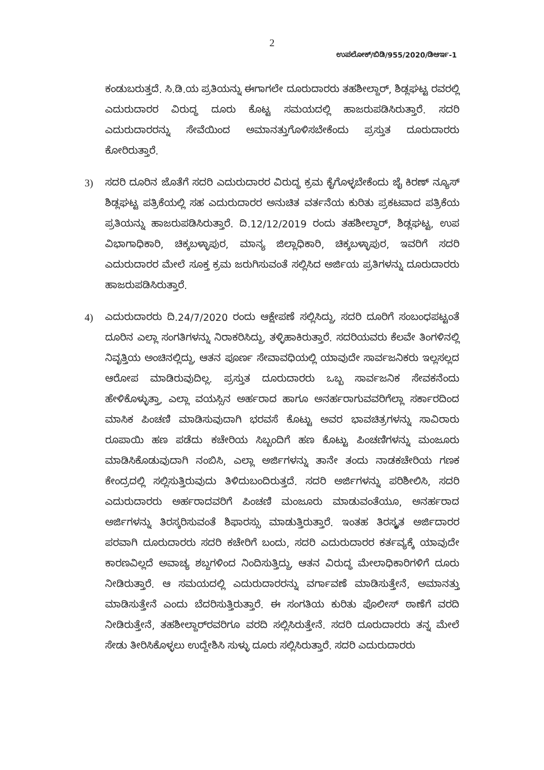2
ಉಪಲೋಕ್/ಬಿಡಿ/955/2020/ಡಿಆರ್ಇ-1
ಕಂಡುಬರುತ್ತದೆ. ಸಿ.ಡಿ.ಯ ಪ್ರತಿಯನ್ನು ಈಗಾಗಲೇ ದೂರುದಾರರು ತಹಶೀಲ್ದಾರ್, ಶಿಡ್ಲಘಟ್ಟ ರವರಲ್ಲಿ ಎದುರುದಾರರ ವಿರುದ್ಧ ದೂರು ಕೊಟ್ಟ ಸಮಯದಲ್ಲಿ ಹಾಜರುಪಡಿಸಿರುತ್ತಾರೆ. ಸದರಿ ಎದುರುದಾರರನ್ನು ಸೇವೆಯಿಂದ ಅಮಾನತ್ತುಗೊಳಿಸಬೇಕೆಂದು ಪ್ರಸ್ತುತ ದೂರುದಾರರು ಕೋರಿರುತ್ತಾರೆ.
3) ಸದರಿ ದೂರಿನ ಜೊತೆಗೆ ಸದರಿ ಎದುರುದಾರರ ವಿರುದ್ಧ ಕ್ರಮ ಕೈಗೊಳ್ಳಬೇಕೆಂದು ಜೈ ಕಿರಣ್ ನ್ಯೂಸ್ ಶಿಡ್ಲಘಟ್ಟ ಪತ್ರಿಕೆಯಲ್ಲಿ ಸಹ ಎದುರುದಾರರ ಅನುಚಿತ ವರ್ತನೆಯ ಕುರಿತು ಪ್ರಕಟವಾದ ಪತ್ರಿಕೆಯ ಪ್ರತಿಯನ್ನು ಹಾಜರುಪಡಿಸಿರುತ್ತಾರೆ. ದಿ.12/12/2019 ರಂದು ತಹಶೀಲ್ದಾರ್, ಶಿಡ್ಲಘಟ್ಟ, ಉಪ ವಿಭಾಗಾಧಿಕಾರಿ, ಚಿಕ್ಕಬಳ್ಳಾಪುರ, ಮಾನ್ಯ ಜಿಲ್ಲಾಧಿಕಾರಿ, ಚಿಕ್ಕಬಳ್ಳಾಪುರ, ಇವರಿಗೆ ಸದರಿ ಎದುರುದಾರರ ಮೇಲೆ ಸೂಕ್ತ ಕ್ರಮ ಜರುಗಿಸುವಂತೆ ಸಲ್ಲಿಸಿದ ಅರ್ಜಿಯ ಪ್ರತಿಗಳನ್ನು ದೂರುದಾರರು ಹಾಜರುಪಡಿಸಿರುತ್ತಾರೆ.
4) ಎದುರುದಾರರು ದಿ.24/7/2020 ರಂದು ಆಕ್ಷೇಪಣೆ ಸಲ್ಲಿಸಿದ್ದು, ಸದರಿ ದೂರಿಗೆ ಸಂಬಂಧಪಟ್ಟಂತೆ ದೂರಿನ ಎಲ್ಲಾ ಸಂಗತಿಗಳನ್ನು ನಿರಾಕರಿಸಿದ್ದು, ತಳ್ಳಿಹಾಕಿರುತ್ತಾರೆ. ಸದರಿಯವರು ಕೆಲವೇ ತಿಂಗಳಿನಲ್ಲಿ ನಿವೃತ್ತಿಯ ಅಂಚಿನಲ್ಲಿದ್ದು, ಆತನ ಪೂರ್ಣ ಸೇವಾವಧಿಯಲ್ಲಿ ಯಾವುದೇ ಸಾರ್ವಜನಿಕರು ಇಲ್ಲಸಲ್ಲದ ಆರೋಪ ಮಾಡಿರುವುದಿಲ್ಲ. ಪ್ರಸ್ತುತ ದೂರುದಾರರು ಒಬ್ಬ ಸಾರ್ವಜನಿಕ ಸೇವಕನೆಂದು ಹೇಳಿಕೊಳ್ಳುತ್ತಾ, ಎಲ್ಲಾ ವಯಸ್ಸಿನ ಅರ್ಹರಾದ ಹಾಗೂ ಅನರ್ಹರಾಗುವವರಿಗೆಲ್ಲಾ ಸರ್ಕಾರದಿಂದ ಮಾಸಿಕ ಪಿಂಚಣಿ ಮಾಡಿಸುವುದಾಗಿ ಭರವಸೆ ಕೊಟ್ಟು ಅವರ ಭಾವಚಿತ್ರಗಳನ್ನು ಸಾವಿರಾರು ರೂಪಾಯಿ ಹಣ ಪಡೆದು ಕಚೇರಿಯ ಸಿಬ್ಬಂದಿಗೆ ಹಣ ಕೊಟ್ಟು ಪಿಂಚಣಿಗಳನ್ನು ಮಂಜೂರು ಮಾಡಿಸಿಕೊಡುವುದಾಗಿ ನಂಬಿಸಿ, ಎಲ್ಲಾ ಅರ್ಜಿಗಳನ್ನು ತಾನೇ ತಂದು ನಾಡಕಚೇರಿಯ ಗಣಕ ಕೇಂದ್ರದಲ್ಲಿ ಸಲ್ಲಿಸುತ್ತಿರುವುದು ತಿಳಿದುಬಂದಿರುತ್ತದೆ. ಸದರಿ ಅರ್ಜಿಗಳನ್ನು ಪರಿಶೀಲಿಸಿ, ಸದರಿ ಎದುರುದಾರರು ಅರ್ಹರಾದವರಿಗೆ ಪಿಂಚಣಿ ಮಂಜೂರು ಮಾಡುವಂತೆಯೂ, ಅನರ್ಹರಾದ ಅರ್ಜಿಗಳನ್ನು ತಿರಸ್ಕರಿಸುವಂತೆ ಶಿಫಾರಸ್ಸು ಮಾಡುತ್ತಿರುತ್ತಾರೆ. ಇಂತಹ ತಿರಸ್ಕೃತ ಅರ್ಜಿದಾರರ ಪರವಾಗಿ ದೂರುದಾರರು ಸದರಿ ಕಚೇರಿಗೆ ಬಂದು, ಸದರಿ ಎದುರುದಾರರ ಕರ್ತವ್ಯಕ್ಕೆ ಯಾವುದೇ ಕಾರಣವಿಲ್ಲದೆ ಅವಾಚ್ಯ ಶಬ್ದಗಳಿಂದ ನಿಂದಿಸುತ್ತಿದ್ದು, ಆತನ ವಿರುದ್ಧ ಮೇಲಾಧಿಕಾರಿಗಳಿಗೆ ದೂರು ನೀಡಿರುತ್ತಾರೆ. ಆ ಸಮಯದಲ್ಲಿ ಎದುರುದಾರರನ್ನು ವರ್ಗಾವಣೆ ಮಾಡಿಸುತ್ತೇನೆ, ಅಮಾನತ್ತು ಮಾಡಿಸುತ್ತೇನೆ ಎಂದು ಬೆದರಿಸುತ್ತಿರುತ್ತಾರೆ. ಈ ಸಂಗತಿಯ ಕುರಿತು ಪೊಲೀಸ್ ಠಾಣೆಗೆ ವರದಿ ನೀಡಿರುತ್ತೇನೆ, ತಹಶೀಲ್ದಾರ್‌ರವರಿಗೂ ವರದಿ ಸಲ್ಲಿಸಿರುತ್ತೇನೆ. ಸದರಿ ದೂರುದಾರರು ತನ್ನ ಮೇಲೆ ಸೇಡು ತೀರಿಸಿಕೊಳ್ಳಲು ಉದ್ದೇಶಿಸಿ ಸುಳ್ಳು ದೂರು ಸಲ್ಲಿಸಿರುತ್ತಾರೆ. ಸದರಿ ಎದುರುದಾರರು